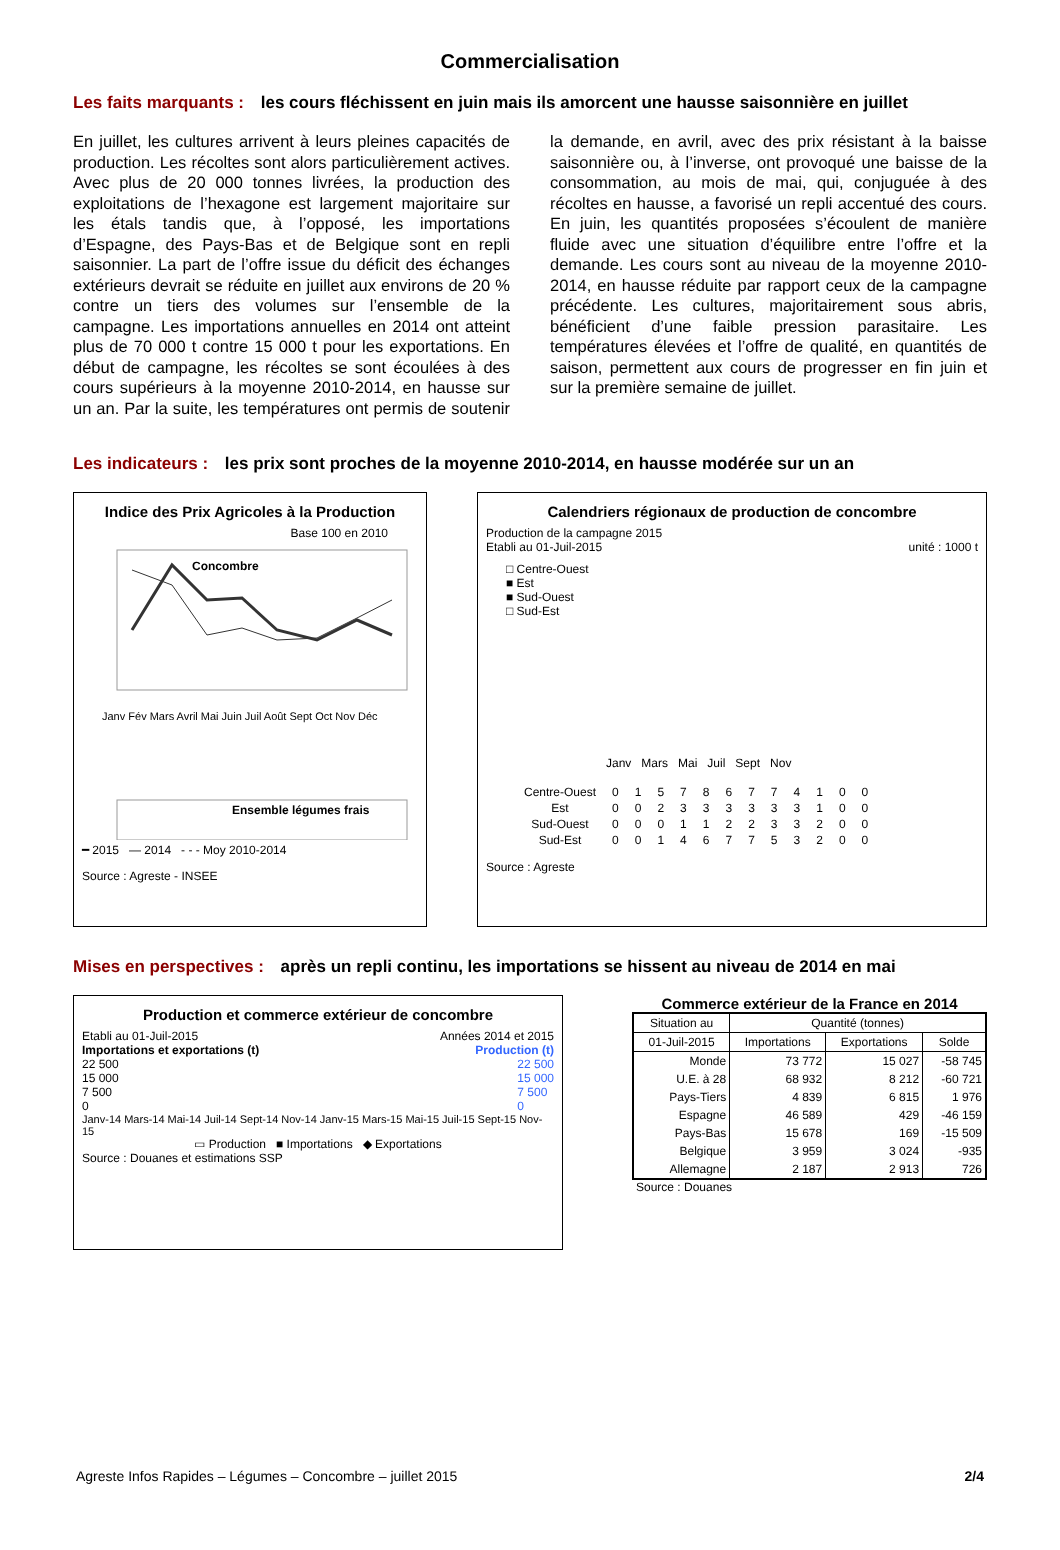Commercialisation
Les faits marquants : les cours fléchissent en juin mais ils amorcent une hausse saisonnière en juillet
En juillet, les cultures arrivent à leurs pleines capacités de production. Les récoltes sont alors particulièrement actives. Avec plus de 20 000 tonnes livrées, la production des exploitations de l’hexagone est largement majoritaire sur les étals tandis que, à l’opposé, les importations d’Espagne, des Pays-Bas et de Belgique sont en repli saisonnier. La part de l’offre issue du déficit des échanges extérieurs devrait se réduite en juillet aux environs de 20 % contre un tiers des volumes sur l’ensemble de la campagne. Les importations annuelles en 2014 ont atteint plus de 70 000 t contre 15 000 t pour les exportations. En début de campagne, les récoltes se sont écoulées à des cours supérieurs à la moyenne 2010-2014, en hausse sur un an. Par la suite, les températures ont permis de soutenir la demande, en avril, avec des prix résistant à la baisse saisonnière ou, à l’inverse, ont provoqué une baisse de la consommation, au mois de mai, qui, conjuguée à des récoltes en hausse, a favorisé un repli accentué des cours. En juin, les quantités proposées s’écoulent de manière fluide avec une situation d’équilibre entre l’offre et la demande. Les cours sont au niveau de la moyenne 2010-2014, en hausse réduite par rapport ceux de la campagne précédente. Les cultures, majoritairement sous abris, bénéficient d’une faible pression parasitaire. Les températures élevées et l’offre de qualité, en quantités de saison, permettent aux cours de progresser en fin juin et sur la première semaine de juillet.
Les indicateurs : les prix sont proches de la moyenne 2010-2014, en hausse modérée sur un an
Indice des Prix Agricoles à la Production
Base 100 en 2010
Concombre
Ensemble légumes frais
Janv Fév Mars Avril Mai Juin Juil Août Sept Oct Nov Déc
━ 2015 — 2014 ‐ ‐ ‐ Moy 2010-2014
Source : Agreste - INSEE
Calendriers régionaux de production de concombre
Production de la campagne 2015
Etabli au 01-Juil-2015 unité : 1000 t
□ Centre-Ouest
■ Est
■ Sud-Ouest
□ Sud-Est
Janv Mars Mai Juil Sept Nov
| Centre-Ouest | 0 | 1 | 5 | 7 | 8 | 6 | 7 | 7 | 4 | 1 | 0 | 0 |
| Est | 0 | 0 | 2 | 3 | 3 | 3 | 3 | 3 | 3 | 1 | 0 | 0 |
| Sud-Ouest | 0 | 0 | 0 | 1 | 1 | 2 | 2 | 3 | 3 | 2 | 0 | 0 |
| Sud-Est | 0 | 0 | 1 | 4 | 6 | 7 | 7 | 5 | 3 | 2 | 0 | 0 |
Source : Agreste
Mises en perspectives : après un repli continu, les importations se hissent au niveau de 2014 en mai
Production et commerce extérieur de concombre
Etabli au 01-Juil-2015 Années 2014 et 2015
Importations et exportations (t) Production (t)
22 500
15 000
7 500
0 22 500
15 000
7 500
0
Janv-14 Mars-14 Mai-14 Juil-14 Sept-14 Nov-14 Janv-15 Mars-15 Mai-15 Juil-15 Sept-15 Nov-15
▭ Production ■ Importations ◆ Exportations
Source : Douanes et estimations SSP
Commerce extérieur de la France en 2014
| Situation au | Quantité (tonnes) | | |
| --- | --- | --- | --- |
| 01-Juil-2015 | Importations | Exportations | Solde |
| Monde | 73 772 | 15 027 | -58 745 |
| U.E. à 28 | 68 932 | 8 212 | -60 721 |
| Pays-Tiers | 4 839 | 6 815 | 1 976 |
| Espagne | 46 589 | 429 | -46 159 |
| Pays-Bas | 15 678 | 169 | -15 509 |
| Belgique | 3 959 | 3 024 | -935 |
| Allemagne | 2 187 | 2 913 | 726 |
Source : Douanes
Agreste Infos Rapides – Légumes – Concombre – juillet 2015 2/4